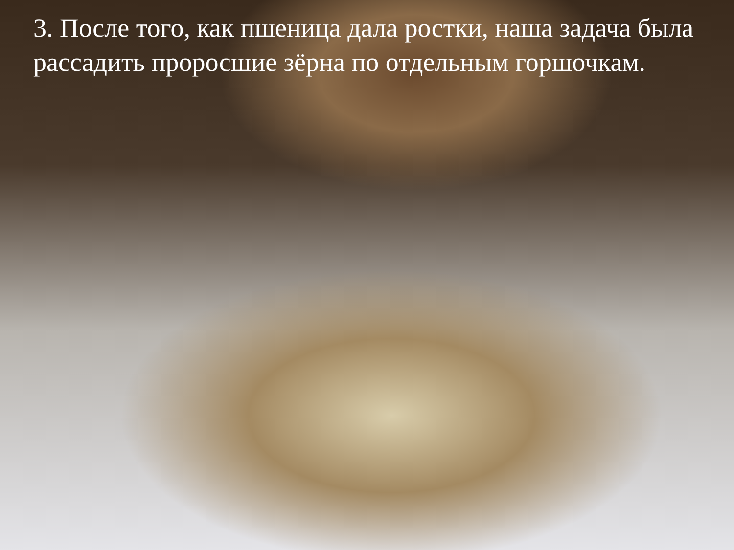3. После того, как пшеница дала ростки, наша задача была рассадить проросшие зёрна по отдельным горшочкам.